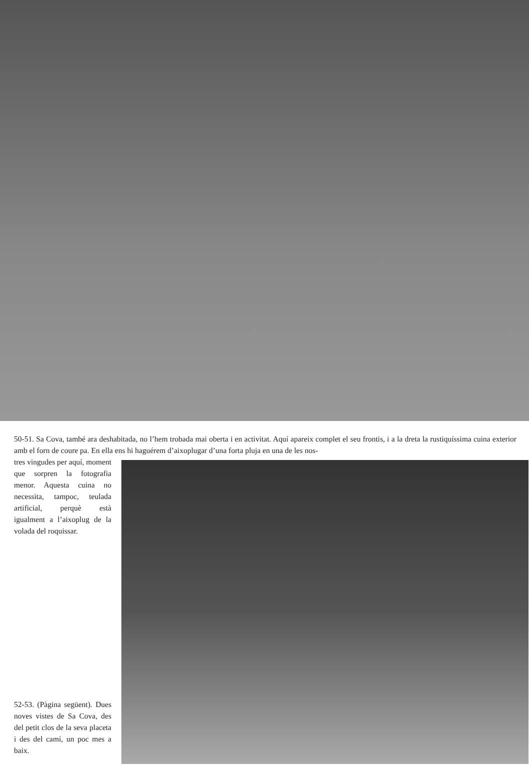50-51. Sa Cova, també ara deshabitada, no l’hem trobada mai oberta i en activitat. Aquí apareix complet el seu frontis, i a la dreta la rustiquíssima cuina exterior amb el forn de coure pa. En ella ens hi haguérem d’aixoplugar d’una forta pluja en una de les nos-
tres vingudes per aquí, moment que sorpren la fotografia menor. Aquesta cuina no necessita, tampoc, teulada artificial, perquè està igualment a l’aixoplug de la volada del roquissar.
52-53. (Pàgina següent). Dues noves vistes de Sa Cova, des del petit clos de la seva placeta i des del camí, un poc mes a baix.